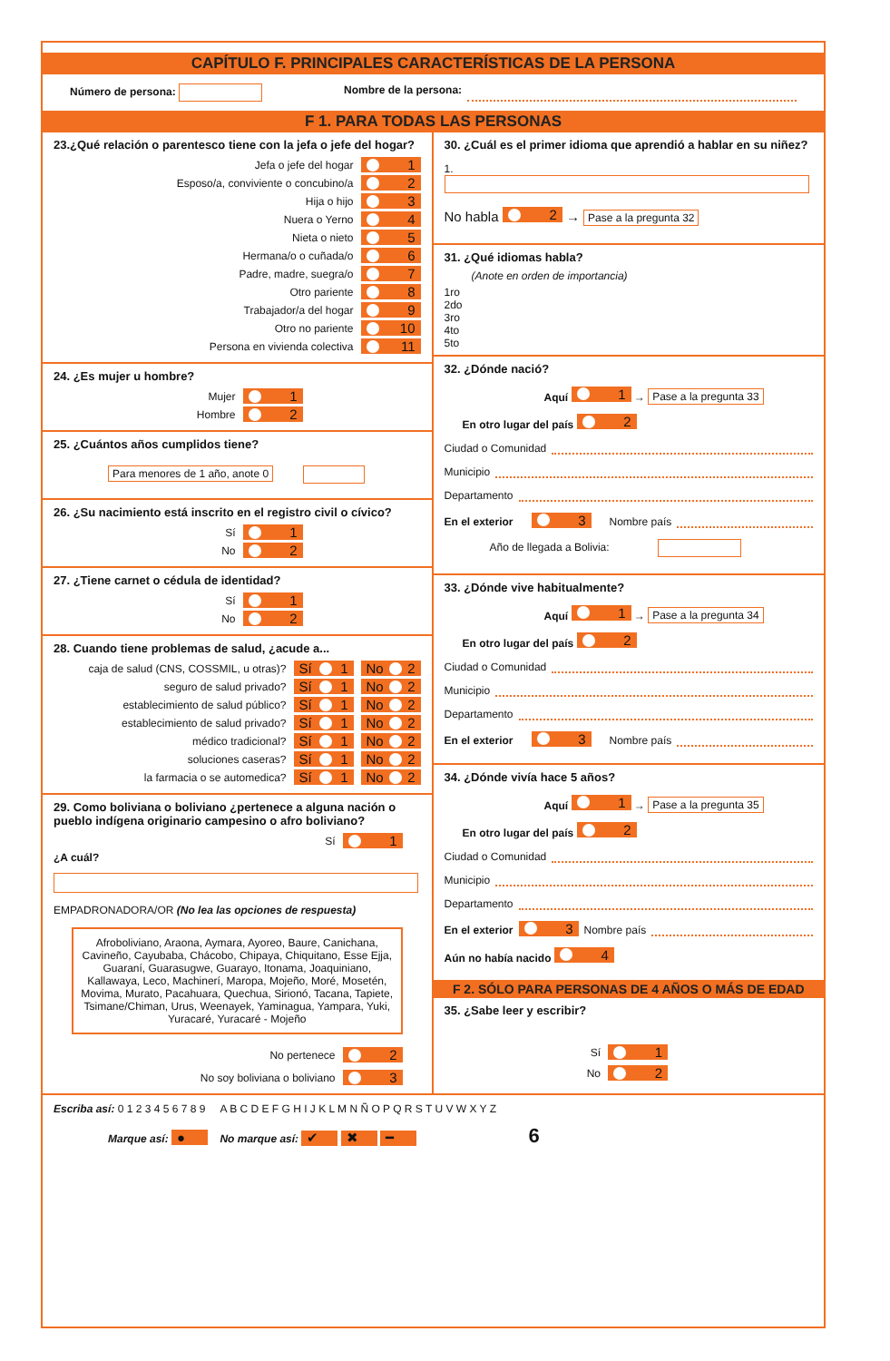CAPÍTULO F. PRINCIPALES CARACTERÍSTICAS DE LA PERSONA
Número de persona: Nombre de la persona:
F 1. PARA TODAS LAS PERSONAS
23.¿Qué relación o parentesco tiene con la jefa o jefe del hogar?
Jefa o jefe del hogar 1
Esposo/a, conviviente o concubino/a 2
Hija o hijo 3
Nuera o Yerno 4
Nieta o nieto 5
Hermana/o o cuñada/o 6
Padre, madre, suegra/o 7
Otro pariente 8
Trabajador/a del hogar 9
Otro no pariente 10
Persona en vivienda colectiva 11
24. ¿Es mujer u hombre?
Mujer 1
Hombre 2
25. ¿Cuántos años cumplidos tiene?
Para menores de 1 año, anote 0
26. ¿Su nacimiento está inscrito en el registro civil o cívico?
Sí 1
No 2
27. ¿Tiene carnet o cédula de identidad?
Sí 1
No 2
28. Cuando tiene problemas de salud, ¿acude a...
caja de salud (CNS, COSSMIL, u otras)? Sí 1 No 2
seguro de salud privado? Sí 1 No 2
establecimiento de salud público? Sí 1 No 2
establecimiento de salud privado? Sí 1 No 2
médico tradicional? Sí 1 No 2
soluciones caseras? Sí 1 No 2
la farmacia o se automedica? Sí 1 No 2
29. Como boliviana o boliviano ¿pertenece a alguna nación o pueblo indígena originario campesino o afro boliviano?
Sí 1
¿A cuál?
EMPADRONADORA/OR (No lea las opciones de respuesta)
Afroboliviano, Araona, Aymara, Ayoreo, Baure, Canichana, Cavineño, Cayubaba, Chácobo, Chipaya, Chiquitano, Esse Ejja, Guaraní, Guarasugwe, Guarayo, Itonama, Joaquiniano, Kallawaya, Leco, Machinerí, Maropa, Mojeño, Moré, Mosetén, Movima, Murato, Pacahuara, Quechua, Sirionó, Tacana, Tapiete, Tsimane/Chiman, Urus, Weenayek, Yaminagua, Yampara, Yuki, Yuracaré, Yuracaré - Mojeño
No pertenece 2
No soy boliviana o boliviano 3
30. ¿Cuál es el primer idioma que aprendió a hablar en su niñez?
1.
No habla 2 → Pase a la pregunta 32
31. ¿Qué idiomas habla?
(Anote en orden de importancia)
1ro
2do
3ro
4to
5to
32. ¿Dónde nació?
Aquí 1 → Pase a la pregunta 33
En otro lugar del país 2
Ciudad o Comunidad
Municipio
Departamento
En el exterior 3 Nombre país
Año de llegada a Bolivia:
33. ¿Dónde vive habitualmente?
Aquí 1 → Pase a la pregunta 34
En otro lugar del país 2
Ciudad o Comunidad
Municipio
Departamento
En el exterior 3 Nombre país
34. ¿Dónde vivía hace 5 años?
Aquí 1 → Pase a la pregunta 35
En otro lugar del país 2
Ciudad o Comunidad
Municipio
Departamento
En el exterior 3 Nombre país
Aún no había nacido 4
F 2. SÓLO PARA PERSONAS DE 4 AÑOS O MÁS DE EDAD
35. ¿Sabe leer y escribir?
Sí 1
No 2
Escriba así: 0 1 2 3 4 5 6 7 8 9 A B C D E F G H I J K L M N Ñ O P Q R S T U V W X Y Z
Marque así: ● No marque así: ✔ ✖ ━ 6